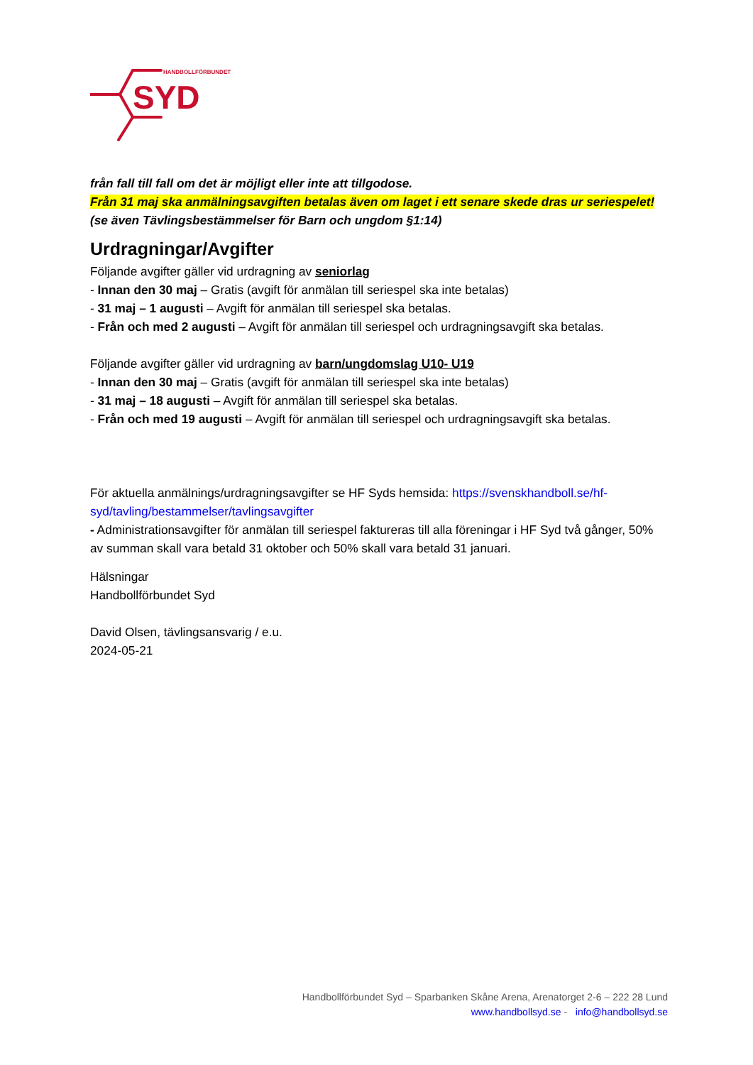HANDBOLLFÖRBUNDET
SYD
från fall till fall om det är möjligt eller inte att tillgodose.
Från 31 maj ska anmälningsavgiften betalas även om laget i ett senare skede dras ur seriespelet! (se även Tävlingsbestämmelser för Barn och ungdom §1:14)
Urdragningar/Avgifter
Följande avgifter gäller vid urdragning av seniorlag
- Innan den 30 maj – Gratis (avgift för anmälan till seriespel ska inte betalas)
- 31 maj – 1 augusti – Avgift för anmälan till seriespel ska betalas.
- Från och med 2 augusti – Avgift för anmälan till seriespel och urdragningsavgift ska betalas.
Följande avgifter gäller vid urdragning av barn/ungdomslag U10- U19
- Innan den 30 maj – Gratis (avgift för anmälan till seriespel ska inte betalas)
- 31 maj – 18 augusti – Avgift för anmälan till seriespel ska betalas.
- Från och med 19 augusti – Avgift för anmälan till seriespel och urdragningsavgift ska betalas.
För aktuella anmälnings/urdragningsavgifter se HF Syds hemsida: https://svenskhandboll.se/hf-syd/tavling/bestammelser/tavlingsavgifter
- Administrationsavgifter för anmälan till seriespel faktureras till alla föreningar i HF Syd två gånger, 50% av summan skall vara betald 31 oktober och 50% skall vara betald 31 januari.
Hälsningar
Handbollförbundet Syd
David Olsen, tävlingsansvarig / e.u.
2024-05-21
Handbollförbundet Syd – Sparbanken Skåne Arena, Arenatorget 2-6 – 222 28 Lund
www.handbollsyd.se - info@handbollsyd.se